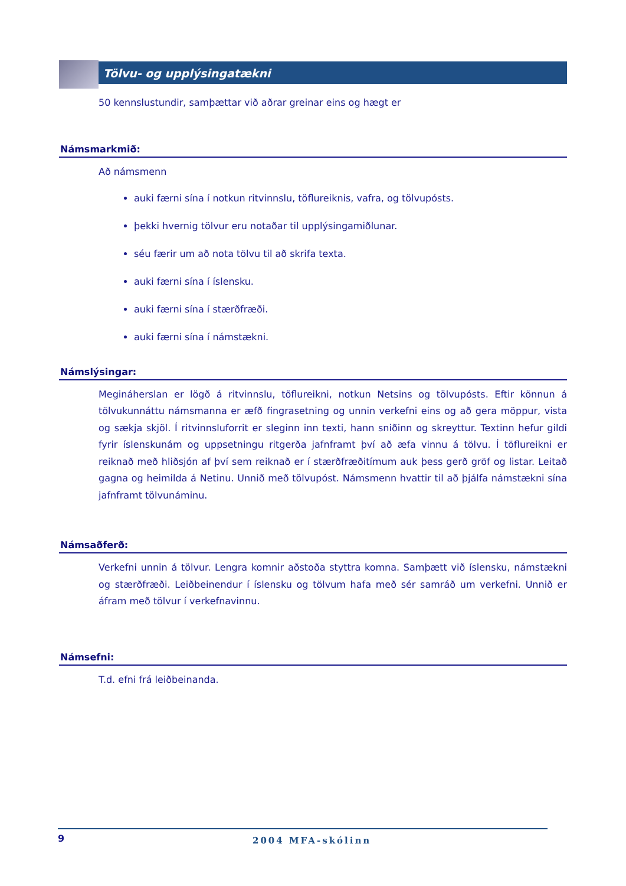Tölvu- og upplýsingatækni
50 kennslustundir, samþættar við aðrar greinar eins og hægt er
Námsmarkmið:
Að námsmenn
auki færni sína í notkun ritvinnslu, töflureiknis, vafra, og tölvupósts.
þekki hvernig tölvur eru notaðar til upplýsingamiðlunar.
séu færir um að nota tölvu til að skrifa texta.
auki færni sína í íslensku.
auki færni sína í stærðfræði.
auki færni sína í námstækni.
Námslýsingar:
Megináherslan er lögð á ritvinnslu, töflureikni, notkun Netsins og tölvupósts. Eftir könnun á tölvukunnáttu námsmanna er æfð fingrasetning og unnin verkefni eins og að gera möppur, vista og sækja skjöl. Í ritvinnsluforrit er sleginn inn texti, hann sniðinn og skreyttur. Textinn hefur gildi fyrir íslenskunám og uppsetningu ritgerða jafnframt því að æfa vinnu á tölvu. Í töflureikni er reiknað með hliðsjón af því sem reiknað er í stærðfræðitímum auk þess gerð gröf og listar. Leitað gagna og heimilda á Netinu. Unnið með tölvupóst. Námsmenn hvattir til að þjálfa námstækni sína jafnframt tölvunáminu.
Námsaðferð:
Verkefni unnin á tölvur. Lengra komnir aðstoða styttra komna. Samþætt við íslensku, námstækni og stærðfræði. Leiðbeinendur í íslensku og tölvum hafa með sér samráð um verkefni. Unnið er áfram með tölvur í verkefnavinnu.
Námsefni:
T.d. efni frá leiðbeinanda.
9 2004 MFA-skólinn